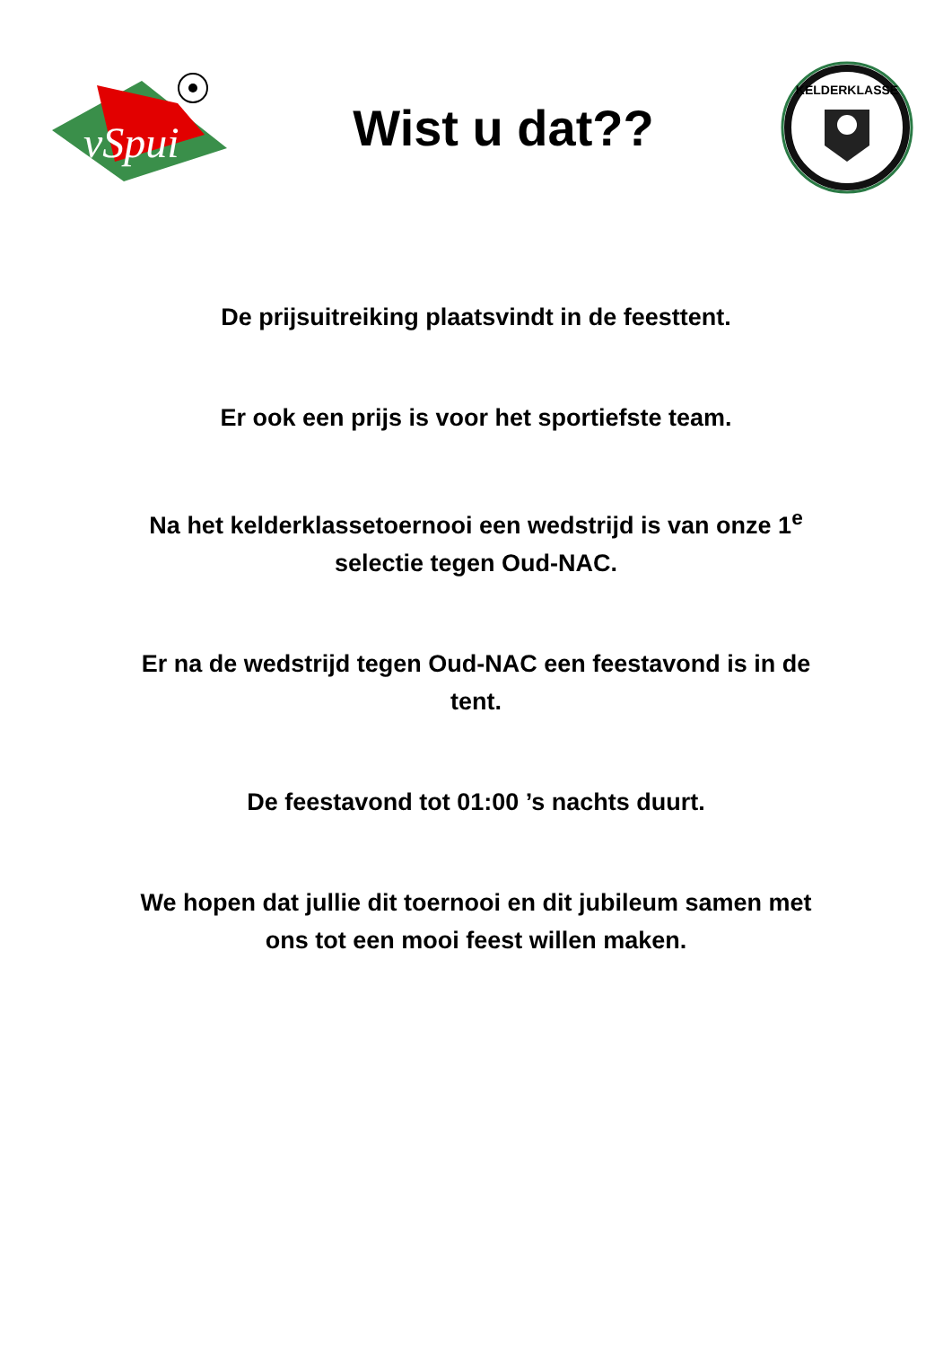vSpui
Wist u dat??
KELDERKLASSE
De prijsuitreiking plaatsvindt in de feesttent.
Er ook een prijs is voor het sportiefste team.
Na het kelderklassetoernooi een wedstrijd is van onze 1<sup>e</sup> selectie tegen Oud-NAC.
Er na de wedstrijd tegen Oud-NAC een feestavond is in de tent.
De feestavond tot 01:00 ’s nachts duurt.
We hopen dat jullie dit toernooi en dit jubileum samen met ons tot een mooi feest willen maken.